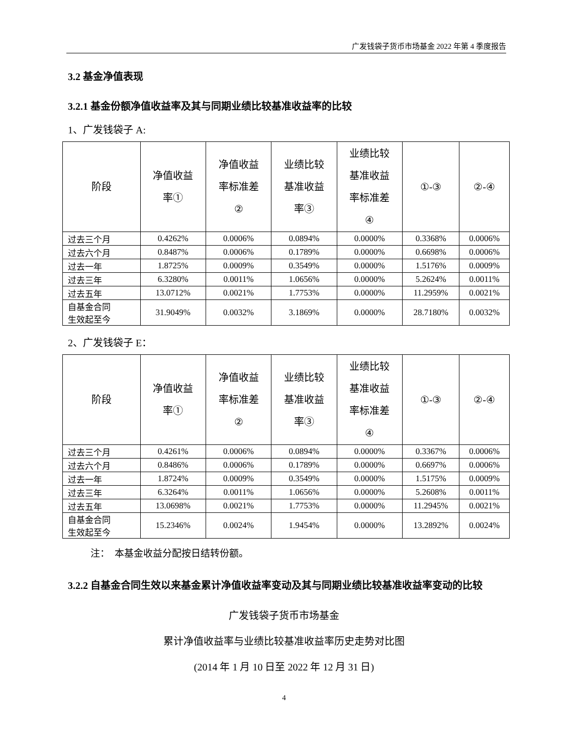广发钱袋子货币市场基金 2022 年第 4 季度报告
3.2 基金净值表现
3.2.1 基金份额净值收益率及其与同期业绩比较基准收益率的比较
1、广发钱袋子 A:
| 阶段 | 净值收益 率① | 净值收益 率标准差 ② | 业绩比较 基准收益 率③ | 业绩比较 基准收益 率标准差 ④ | ①-③ | ②-④ |
| --- | --- | --- | --- | --- | --- | --- |
| 过去三个月 | 0.4262% | 0.0006% | 0.0894% | 0.0000% | 0.3368% | 0.0006% |
| 过去六个月 | 0.8487% | 0.0006% | 0.1789% | 0.0000% | 0.6698% | 0.0006% |
| 过去一年 | 1.8725% | 0.0009% | 0.3549% | 0.0000% | 1.5176% | 0.0009% |
| 过去三年 | 6.3280% | 0.0011% | 1.0656% | 0.0000% | 5.2624% | 0.0011% |
| 过去五年 | 13.0712% | 0.0021% | 1.7753% | 0.0000% | 11.2959% | 0.0021% |
| 自基金合同 生效起至今 | 31.9049% | 0.0032% | 3.1869% | 0.0000% | 28.7180% | 0.0032% |
2、广发钱袋子 E：
| 阶段 | 净值收益 率① | 净值收益 率标准差 ② | 业绩比较 基准收益 率③ | 业绩比较 基准收益 率标准差 ④ | ①-③ | ②-④ |
| --- | --- | --- | --- | --- | --- | --- |
| 过去三个月 | 0.4261% | 0.0006% | 0.0894% | 0.0000% | 0.3367% | 0.0006% |
| 过去六个月 | 0.8486% | 0.0006% | 0.1789% | 0.0000% | 0.6697% | 0.0006% |
| 过去一年 | 1.8724% | 0.0009% | 0.3549% | 0.0000% | 1.5175% | 0.0009% |
| 过去三年 | 6.3264% | 0.0011% | 1.0656% | 0.0000% | 5.2608% | 0.0011% |
| 过去五年 | 13.0698% | 0.0021% | 1.7753% | 0.0000% | 11.2945% | 0.0021% |
| 自基金合同 生效起至今 | 15.2346% | 0.0024% | 1.9454% | 0.0000% | 13.2892% | 0.0024% |
注：　本基金收益分配按日结转份额。
3.2.2 自基金合同生效以来基金累计净值收益率变动及其与同期业绩比较基准收益率变动的比较
广发钱袋子货币市场基金
累计净值收益率与业绩比较基准收益率历史走势对比图
(2014 年 1 月 10 日至 2022 年 12 月 31 日)
4